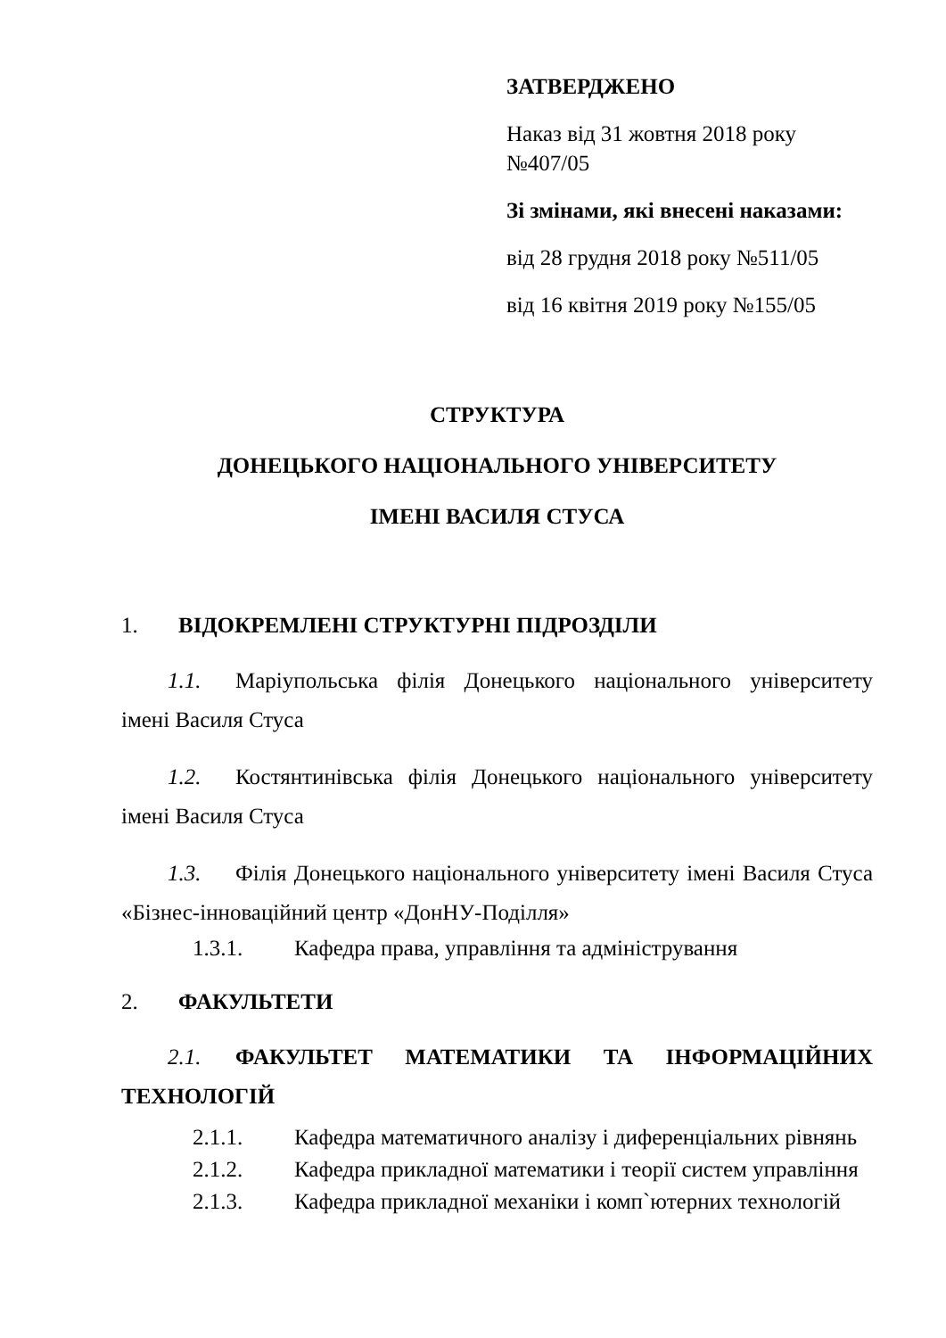ЗАТВЕРДЖЕНО
Наказ від 31 жовтня 2018 року
№407/05
Зі змінами, які внесені наказами:
від 28 грудня 2018 року №511/05
від 16 квітня 2019 року №155/05
СТРУКТУРА
ДОНЕЦЬКОГО НАЦІОНАЛЬНОГО УНІВЕРСИТЕТУ
ІМЕНІ ВАСИЛЯ СТУСА
1. ВІДОКРЕМЛЕНІ СТРУКТУРНІ ПІДРОЗДІЛИ
1.1. Маріупольська філія Донецького національного університету імені Василя Стуса
1.2. Костянтинівська філія Донецького національного університету імені Василя Стуса
1.3. Філія Донецького національного університету імені Василя Стуса «Бізнес-інноваційний центр «ДонНУ-Поділля»
1.3.1. Кафедра права, управління та адміністрування
2. ФАКУЛЬТЕТИ
2.1. ФАКУЛЬТЕТ МАТЕМАТИКИ ТА ІНФОРМАЦІЙНИХ ТЕХНОЛОГІЙ
2.1.1. Кафедра математичного аналізу і диференціальних рівнянь
2.1.2. Кафедра прикладної математики і теорії систем управління
2.1.3. Кафедра прикладної механіки і комп`ютерних технологій